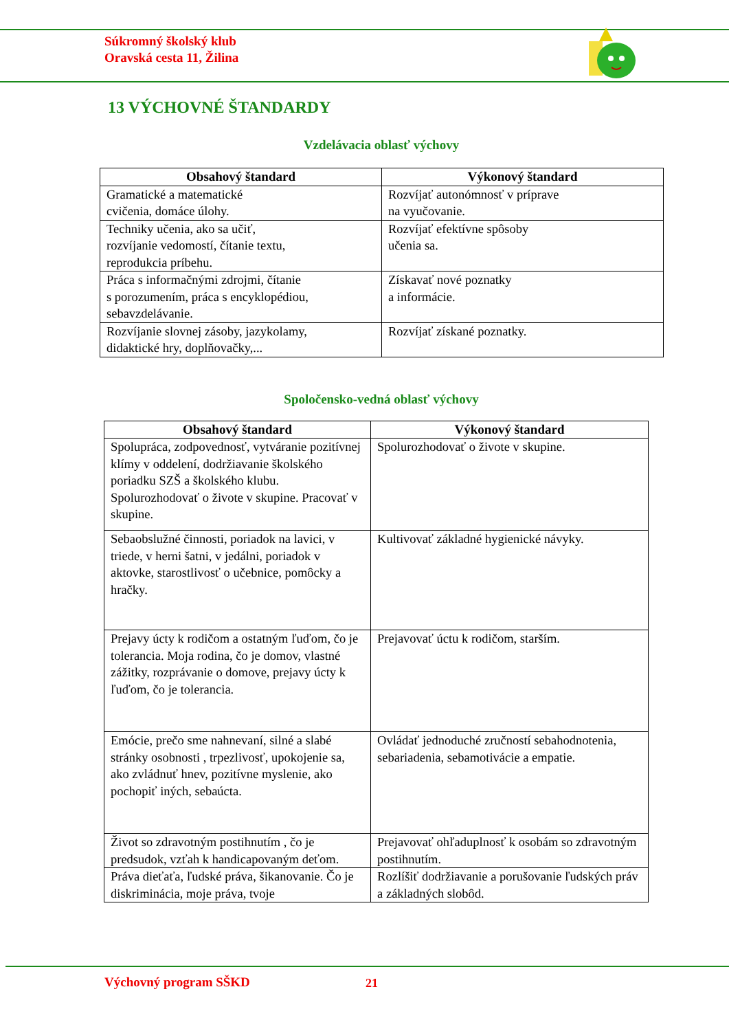Súkromný školský klub
Oravská cesta 11, Žilina
13 VÝCHOVNÉ ŠTANDARDY
Vzdelávacia oblasť výchovy
| Obsahový štandard | Výkonový štandard |
| --- | --- |
| Gramatické a matematické cvičenia, domáce úlohy. | Rozvíjať autonómnosť v príprave na vyučovanie. |
| Techniky učenia, ako sa učiť, rozvíjanie vedomostí, čítanie textu, reprodukcia príbehu. | Rozvíjať efektívne spôsoby učenia sa. |
| Práca s informačnými zdrojmi, čítanie s porozumením, práca s encyklopédiou, sebavzdelávanie. | Získavať nové poznatky a informácie. |
| Rozvíjanie slovnej zásoby, jazykolamy, didaktické hry, doplňovačky,... | Rozvíjať získané poznatky. |
Spoločensko-vedná oblasť výchovy
| Obsahový štandard | Výkonový štandard |
| --- | --- |
| Spolupráca, zodpovednosť, vytváranie pozitívnej klímy v oddelení, dodržiavanie školského poriadku SZŠ a školského klubu. Spolurozhodovať o živote v skupine. Pracovať v skupine. | Spolurozhodovať o živote v skupine. |
| Sebaobslužné činnosti, poriadok na lavici, v triede, v herni šatni, v jedálni, poriadok v aktovke, starostlivosť o učebnice, pomôcky a hračky. | Kultivovať základné hygienické návyky. |
| Prejavy úcty k rodičom a ostatným ľuďom, čo je tolerancia. Moja rodina, čo je domov, vlastné zážitky, rozprávanie o domove, prejavy úcty k ľuďom, čo je tolerancia. | Prejavovať úctu k rodičom, starším. |
| Emócie, prečo sme nahnevaní, silné a slabé stránky osobnosti , trpezlivosť, upokojenie sa, ako zvládnuť hnev, pozitívne myslenie, ako pochopiť iných, sebaúcta. | Ovládať jednoduché zručností sebahodnotenia, sebariadenia, sebamotivácie a empatie. |
| Život so zdravotným postihnutím , čo je predsudok, vzťah k handicapovaným deťom. | Prejavovať ohľaduplnosť k osobám so zdravotným postihnutím. |
| Práva dieťaťa, ľudské práva, šikanovanie. Čo je diskriminácia, moje práva, tvoje | Rozlíšiť dodržiavanie a porušovanie ľudských práv a základných slobôd. |
Výchovný program SŠKD 21